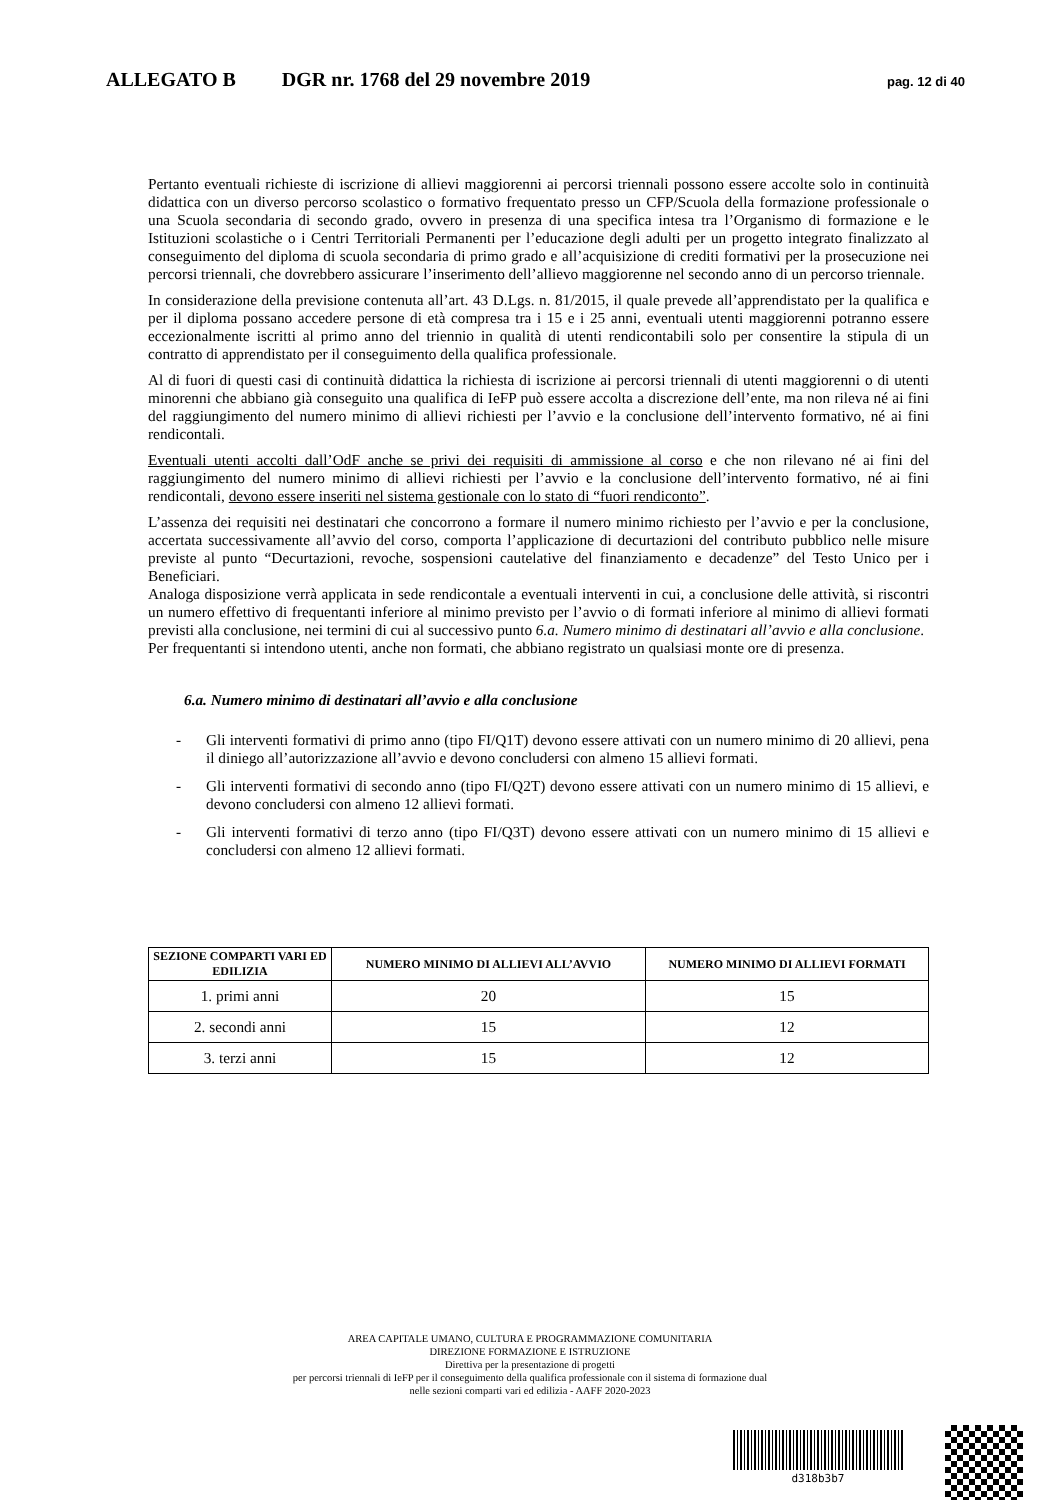ALLEGATO B DGR nr. 1768 del 29 novembre 2019 pag. 12 di 40
Pertanto eventuali richieste di iscrizione di allievi maggiorenni ai percorsi triennali possono essere accolte solo in continuità didattica con un diverso percorso scolastico o formativo frequentato presso un CFP/Scuola della formazione professionale o una Scuola secondaria di secondo grado, ovvero in presenza di una specifica intesa tra l’Organismo di formazione e le Istituzioni scolastiche o i Centri Territoriali Permanenti per l’educazione degli adulti per un progetto integrato finalizzato al conseguimento del diploma di scuola secondaria di primo grado e all’acquisizione di crediti formativi per la prosecuzione nei percorsi triennali, che dovrebbero assicurare l’inserimento dell’allievo maggiorenne nel secondo anno di un percorso triennale.
In considerazione della previsione contenuta all’art. 43 D.Lgs. n. 81/2015, il quale prevede all’apprendistato per la qualifica e per il diploma possano accedere persone di età compresa tra i 15 e i 25 anni, eventuali utenti maggiorenni potranno essere eccezionalmente iscritti al primo anno del triennio in qualità di utenti rendicontabili solo per consentire la stipula di un contratto di apprendistato per il conseguimento della qualifica professionale.
Al di fuori di questi casi di continuità didattica la richiesta di iscrizione ai percorsi triennali di utenti maggiorenni o di utenti minorenni che abbiano già conseguito una qualifica di IeFP può essere accolta a discrezione dell’ente, ma non rileva né ai fini del raggiungimento del numero minimo di allievi richiesti per l’avvio e la conclusione dell’intervento formativo, né ai fini rendicontali.
Eventuali utenti accolti dall’OdF anche se privi dei requisiti di ammissione al corso e che non rilevano né ai fini del raggiungimento del numero minimo di allievi richiesti per l’avvio e la conclusione dell’intervento formativo, né ai fini rendicontali, devono essere inseriti nel sistema gestionale con lo stato di “fuori rendiconto”.
L’assenza dei requisiti nei destinatari che concorrono a formare il numero minimo richiesto per l’avvio e per la conclusione, accertata successivamente all’avvio del corso, comporta l’applicazione di decurtazioni del contributo pubblico nelle misure previste al punto “Decurtazioni, revoche, sospensioni cautelative del finanziamento e decadenze” del Testo Unico per i Beneficiari.
Analoga disposizione verrà applicata in sede rendicontale a eventuali interventi in cui, a conclusione delle attività, si riscontri un numero effettivo di frequentanti inferiore al minimo previsto per l’avvio o di formati inferiore al minimo di allievi formati previsti alla conclusione, nei termini di cui al successivo punto 6.a. Numero minimo di destinatari all’avvio e alla conclusione.
Per frequentanti si intendono utenti, anche non formati, che abbiano registrato un qualsiasi monte ore di presenza.
6.a. Numero minimo di destinatari all’avvio e alla conclusione
- Gli interventi formativi di primo anno (tipo FI/Q1T) devono essere attivati con un numero minimo di 20 allievi, pena il diniego all’autorizzazione all’avvio e devono concludersi con almeno 15 allievi formati.
- Gli interventi formativi di secondo anno (tipo FI/Q2T) devono essere attivati con un numero minimo di 15 allievi, e devono concludersi con almeno 12 allievi formati.
- Gli interventi formativi di terzo anno (tipo FI/Q3T) devono essere attivati con un numero minimo di 15 allievi e concludersi con almeno 12 allievi formati.
| SEZIONE COMPARTI VARI ED EDILIZIA | NUMERO MINIMO DI ALLIEVI ALL’AVVIO | NUMERO MINIMO DI ALLIEVI FORMATI |
| --- | --- | --- |
| 1. primi anni | 20 | 15 |
| 2. secondi anni | 15 | 12 |
| 3. terzi anni | 15 | 12 |
AREA CAPITALE UMANO, CULTURA E PROGRAMMAZIONE COMUNITARIA
DIREZIONE FORMAZIONE E ISTRUZIONE
Direttiva per la presentazione di progetti
per percorsi triennali di IeFP per il conseguimento della qualifica professionale con il sistema di formazione dual
nelle sezioni comparti vari ed edilizia - AAFF 2020-2023
d318b3b7